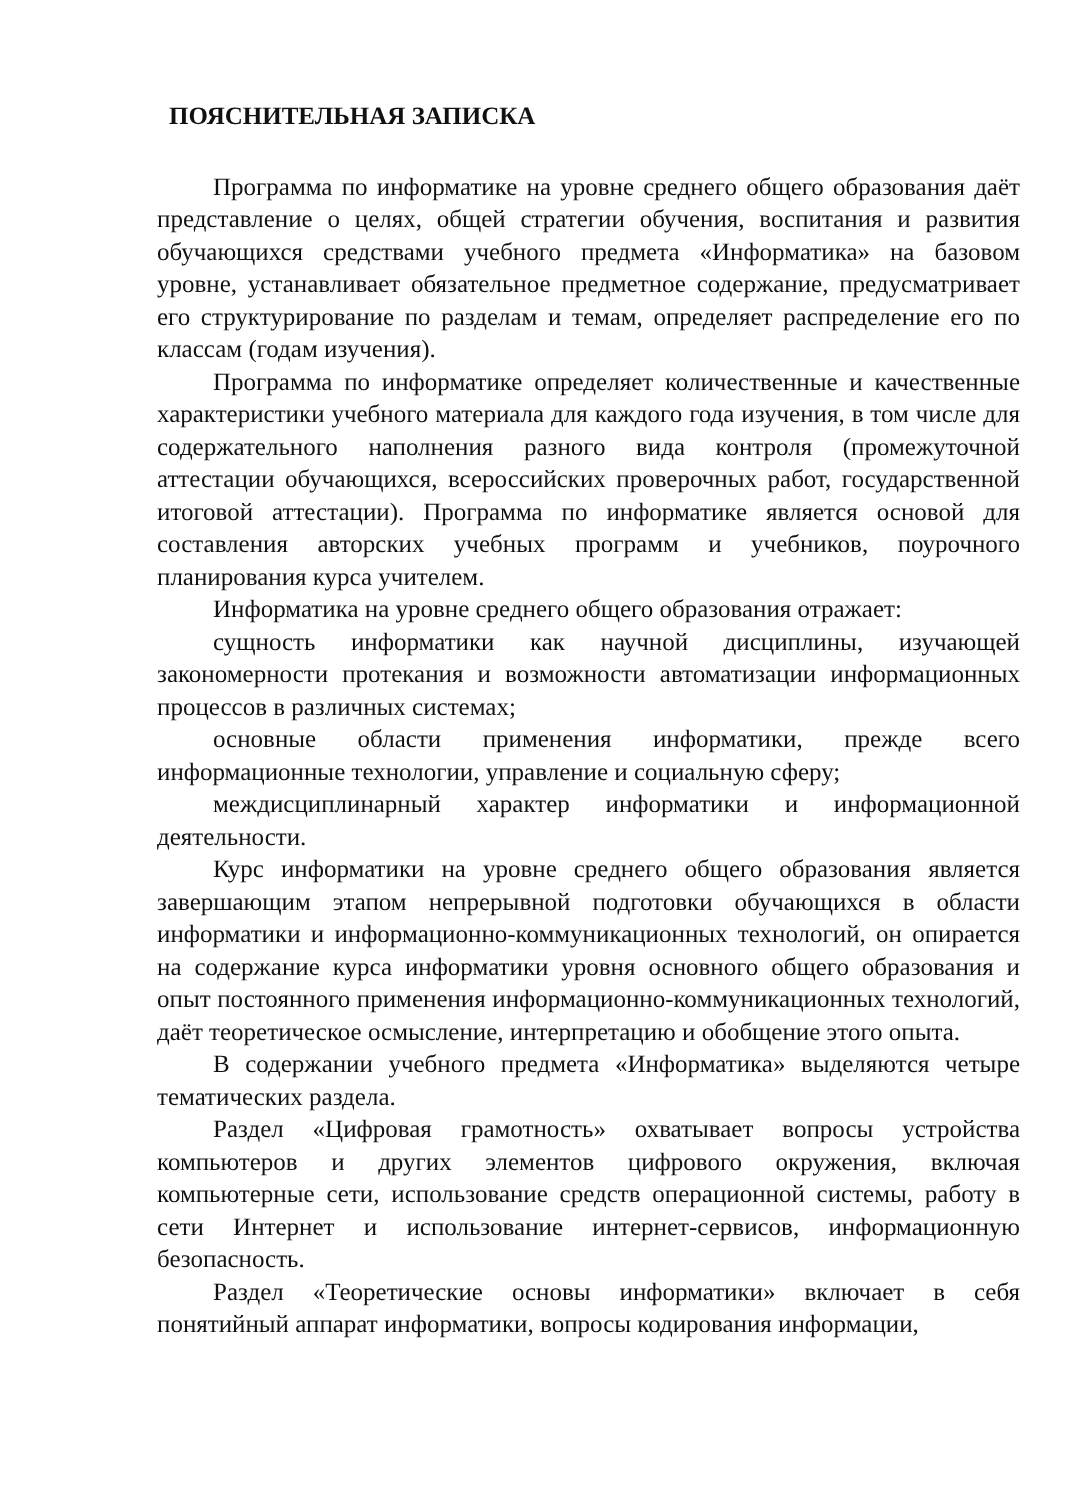ПОЯСНИТЕЛЬНАЯ ЗАПИСКА
Программа по информатике на уровне среднего общего образования даёт представление о целях, общей стратегии обучения, воспитания и развития обучающихся средствами учебного предмета «Информатика» на базовом уровне, устанавливает обязательное предметное содержание, предусматривает его структурирование по разделам и темам, определяет распределение его по классам (годам изучения).
Программа по информатике определяет количественные и качественные характеристики учебного материала для каждого года изучения, в том числе для содержательного наполнения разного вида контроля (промежуточной аттестации обучающихся, всероссийских проверочных работ, государственной итоговой аттестации). Программа по информатике является основой для составления авторских учебных программ и учебников, поурочного планирования курса учителем.
Информатика на уровне среднего общего образования отражает:
сущность информатики как научной дисциплины, изучающей закономерности протекания и возможности автоматизации информационных процессов в различных системах;
основные области применения информатики, прежде всего информационные технологии, управление и социальную сферу;
междисциплинарный характер информатики и информационной деятельности.
Курс информатики на уровне среднего общего образования является завершающим этапом непрерывной подготовки обучающихся в области информатики и информационно-коммуникационных технологий, он опирается на содержание курса информатики уровня основного общего образования и опыт постоянного применения информационно-коммуникационных технологий, даёт теоретическое осмысление, интерпретацию и обобщение этого опыта.
В содержании учебного предмета «Информатика» выделяются четыре тематических раздела.
Раздел «Цифровая грамотность» охватывает вопросы устройства компьютеров и других элементов цифрового окружения, включая компьютерные сети, использование средств операционной системы, работу в сети Интернет и использование интернет-сервисов, информационную безопасность.
Раздел «Теоретические основы информатики» включает в себя понятийный аппарат информатики, вопросы кодирования информации,